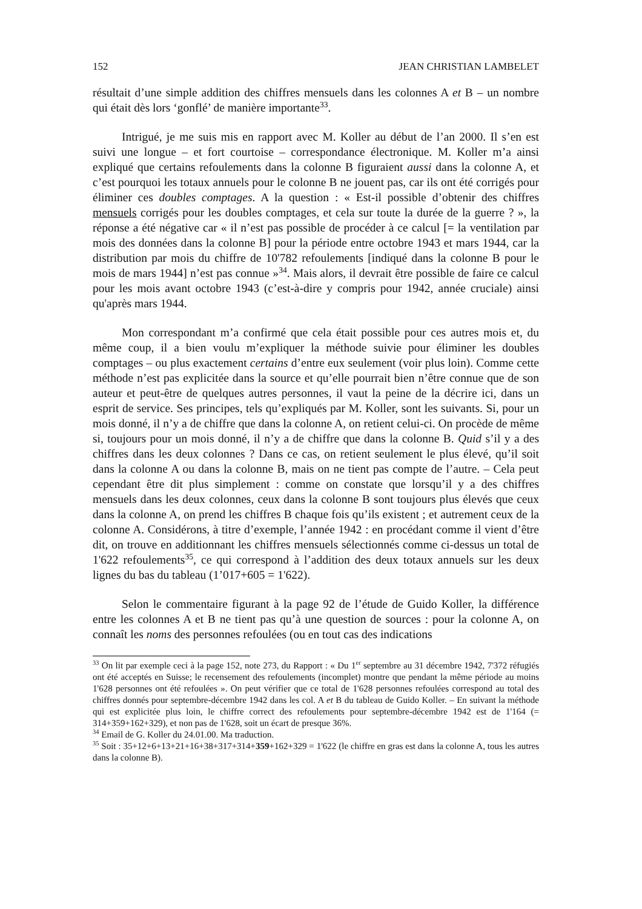152 JEAN CHRISTIAN LAMBELET
résultait d’une simple addition des chiffres mensuels dans les colonnes A et B – un nombre qui était dès lors ‘gonflé’ de manière importante<sup>33</sup>.
Intrigué, je me suis mis en rapport avec M. Koller au début de l’an 2000. Il s’en est suivi une longue – et fort courtoise – correspondance électronique. M. Koller m’a ainsi expliqué que certains refoulements dans la colonne B figuraient aussi dans la colonne A, et c’est pourquoi les totaux annuels pour le colonne B ne jouent pas, car ils ont été corrigés pour éliminer ces doubles comptages. A la question : « Est-il possible d’obtenir des chiffres mensuels corrigés pour les doubles comptages, et cela sur toute la durée de la guerre ? », la réponse a été négative car « il n’est pas possible de procéder à ce calcul [= la ventilation par mois des données dans la colonne B] pour la période entre octobre 1943 et mars 1944, car la distribution par mois du chiffre de 10'782 refoulements [indiqué dans la colonne B pour le mois de mars 1944] n’est pas connue »<sup>34</sup>. Mais alors, il devrait être possible de faire ce calcul pour les mois avant octobre 1943 (c’est-à-dire y compris pour 1942, année cruciale) ainsi qu'après mars 1944.
Mon correspondant m’a confirmé que cela était possible pour ces autres mois et, du même coup, il a bien voulu m’expliquer la méthode suivie pour éliminer les doubles comptages – ou plus exactement certains d’entre eux seulement (voir plus loin). Comme cette méthode n’est pas explicitée dans la source et qu’elle pourrait bien n’être connue que de son auteur et peut-être de quelques autres personnes, il vaut la peine de la décrire ici, dans un esprit de service. Ses principes, tels qu’expliqués par M. Koller, sont les suivants. Si, pour un mois donné, il n’y a de chiffre que dans la colonne A, on retient celui-ci. On procède de même si, toujours pour un mois donné, il n’y a de chiffre que dans la colonne B. Quid s’il y a des chiffres dans les deux colonnes ? Dans ce cas, on retient seulement le plus élevé, qu’il soit dans la colonne A ou dans la colonne B, mais on ne tient pas compte de l’autre. – Cela peut cependant être dit plus simplement : comme on constate que lorsqu’il y a des chiffres mensuels dans les deux colonnes, ceux dans la colonne B sont toujours plus élevés que ceux dans la colonne A, on prend les chiffres B chaque fois qu’ils existent ; et autrement ceux de la colonne A. Considérons, à titre d’exemple, l’année 1942 : en procédant comme il vient d’être dit, on trouve en additionnant les chiffres mensuels sélectionnés comme ci-dessus un total de 1'622 refoulements<sup>35</sup>, ce qui correspond à l’addition des deux totaux annuels sur les deux lignes du bas du tableau (1’017+605 = 1'622).
Selon le commentaire figurant à la page 92 de l’étude de Guido Koller, la différence entre les colonnes A et B ne tient pas qu’à une question de sources : pour la colonne A, on connaît les noms des personnes refoulées (ou en tout cas des indications
<sup>33</sup> On lit par exemple ceci à la page 152, note 273, du Rapport : « Du 1<sup>er</sup> septembre au 31 décembre 1942, 7'372 réfugiés ont été acceptés en Suisse; le recensement des refoulements (incomplet) montre que pendant la même période au moins 1'628 personnes ont été refoulées ». On peut vérifier que ce total de 1'628 personnes refoulées correspond au total des chiffres donnés pour septembre-décembre 1942 dans les col. A et B du tableau de Guido Koller. – En suivant la méthode qui est explicitée plus loin, le chiffre correct des refoulements pour septembre-décembre 1942 est de 1'164 (= 314+359+162+329), et non pas de 1'628, soit un écart de presque 36%.
<sup>34</sup> Email de G. Koller du 24.01.00. Ma traduction.
<sup>35</sup> Soit : 35+12+6+13+21+16+38+317+314+359+162+329 = 1'622 (le chiffre en gras est dans la colonne A, tous les autres dans la colonne B).